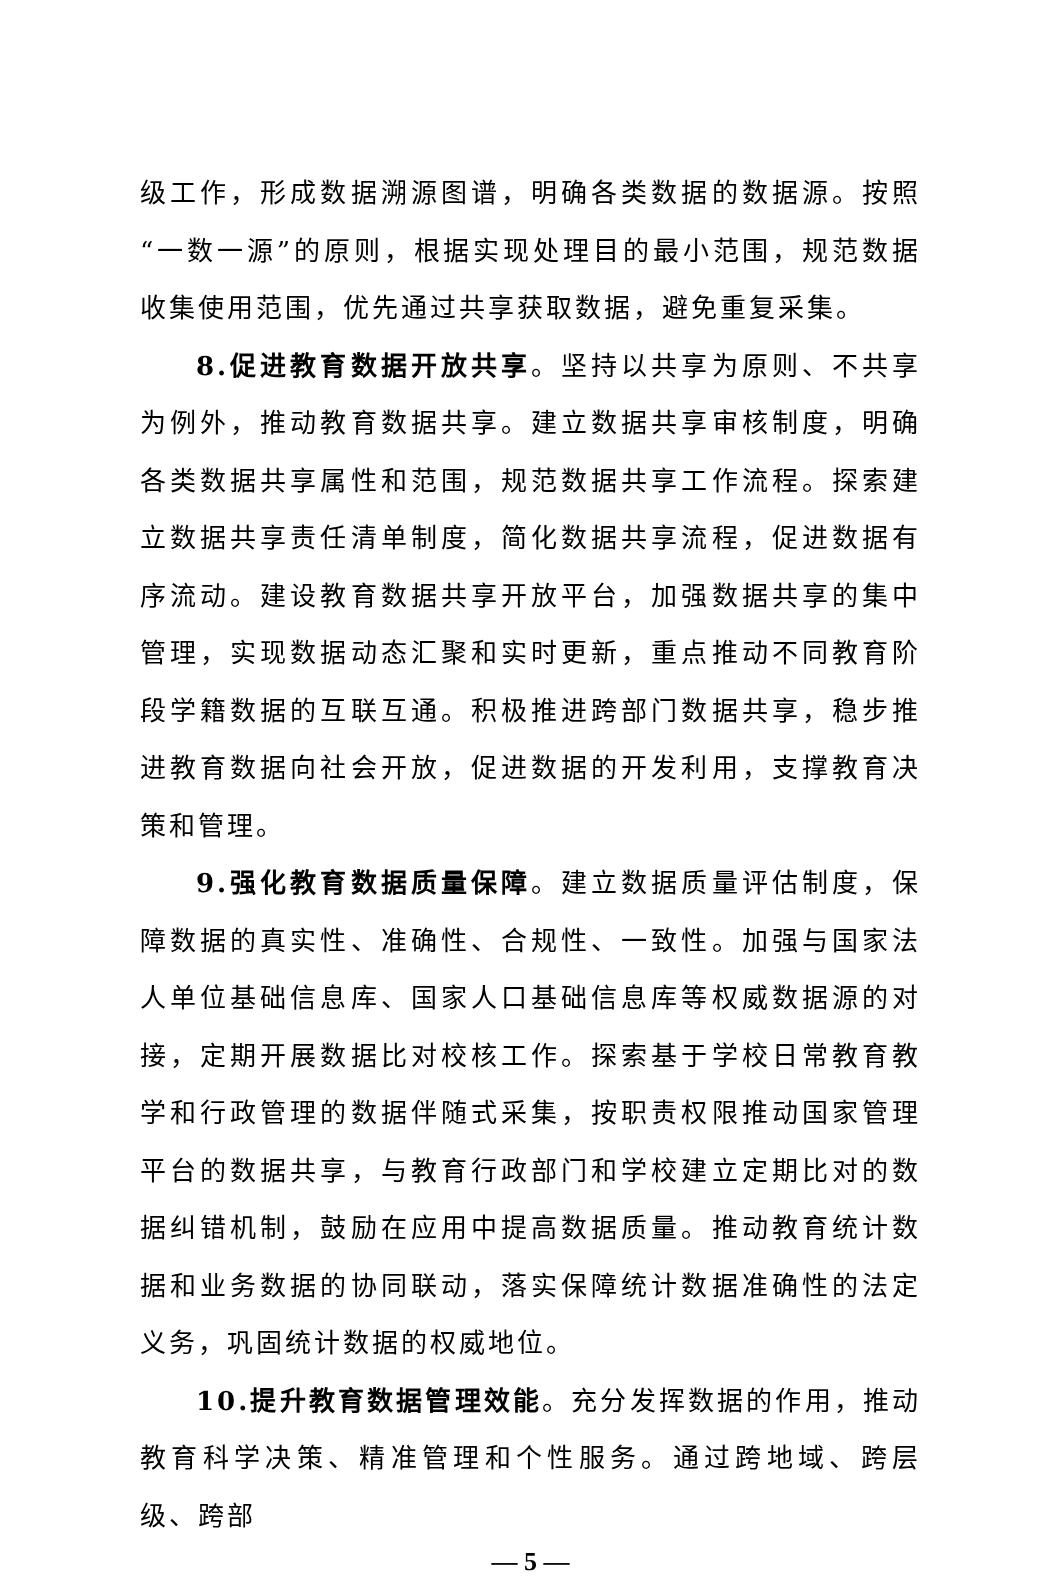级工作，形成数据溯源图谱，明确各类数据的数据源。按照“一数一源”的原则，根据实现处理目的最小范围，规范数据收集使用范围，优先通过共享获取数据，避免重复采集。
8.促进教育数据开放共享。坚持以共享为原则、不共享为例外，推动教育数据共享。建立数据共享审核制度，明确各类数据共享属性和范围，规范数据共享工作流程。探索建立数据共享责任清单制度，简化数据共享流程，促进数据有序流动。建设教育数据共享开放平台，加强数据共享的集中管理，实现数据动态汇聚和实时更新，重点推动不同教育阶段学籍数据的互联互通。积极推进跨部门数据共享，稳步推进教育数据向社会开放，促进数据的开发利用，支撑教育决策和管理。
9.强化教育数据质量保障。建立数据质量评估制度，保障数据的真实性、准确性、合规性、一致性。加强与国家法人单位基础信息库、国家人口基础信息库等权威数据源的对接，定期开展数据比对校核工作。探索基于学校日常教育教学和行政管理的数据伴随式采集，按职责权限推动国家管理平台的数据共享，与教育行政部门和学校建立定期比对的数据纠错机制，鼓励在应用中提高数据质量。推动教育统计数据和业务数据的协同联动，落实保障统计数据准确性的法定义务，巩固统计数据的权威地位。
10.提升教育数据管理效能。充分发挥数据的作用，推动教育科学决策、精准管理和个性服务。通过跨地域、跨层级、跨部
— 5 —